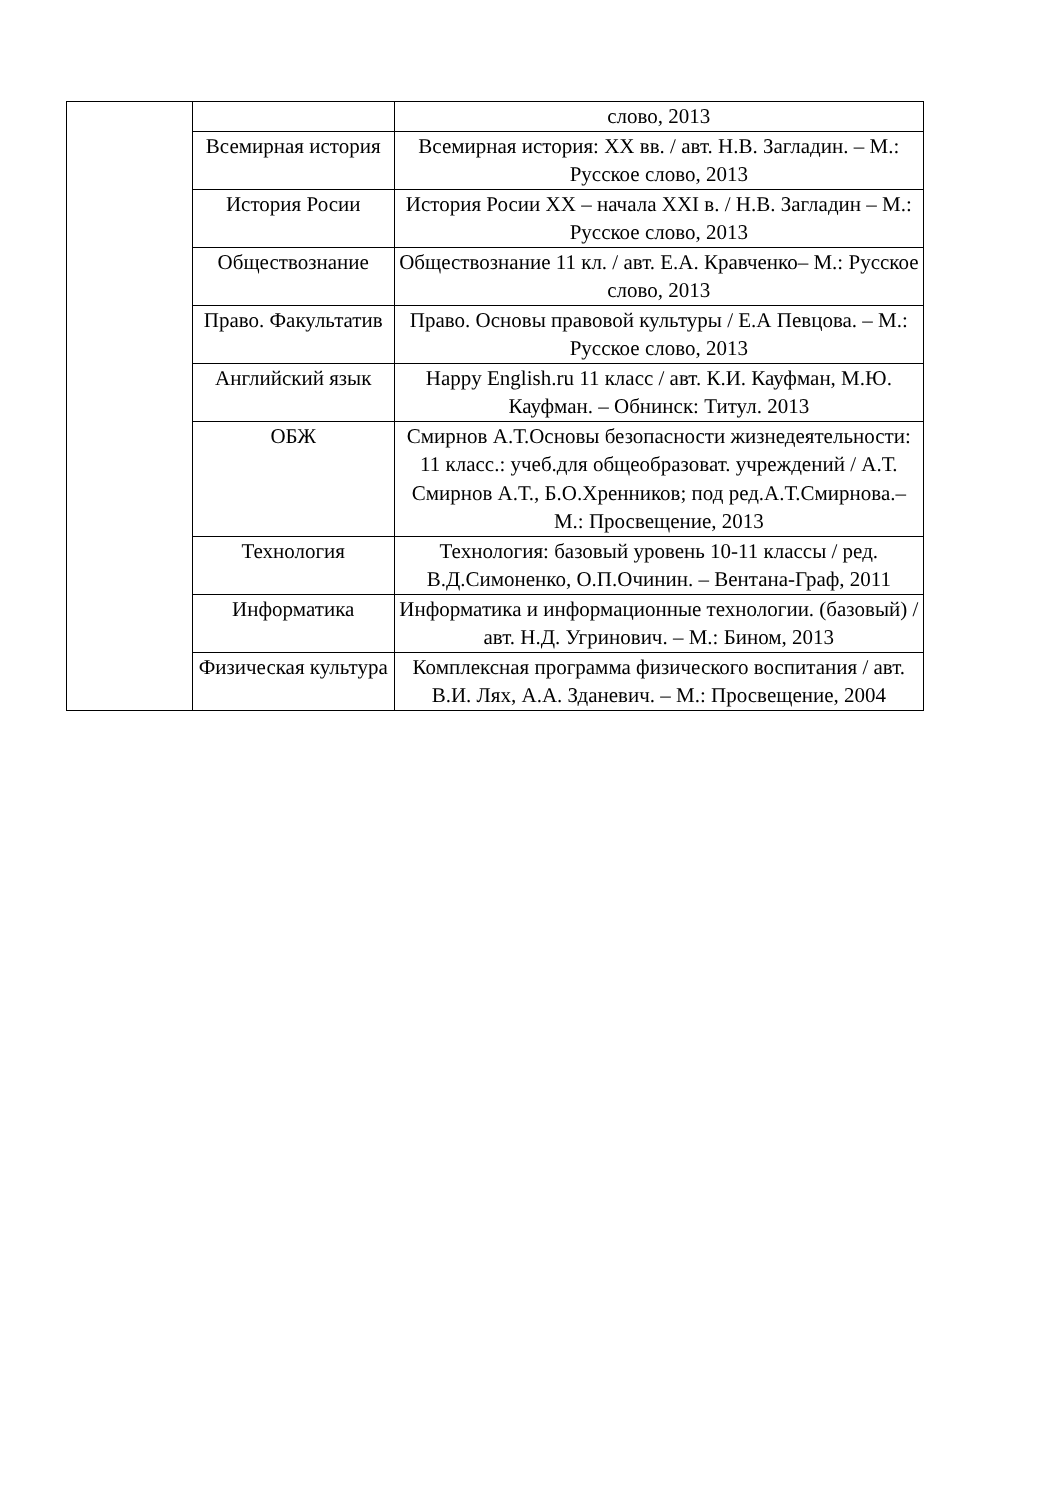| | | слово, 2013 |
| | Всемирная история | Всемирная история: XX вв. / авт. Н.В. Загладин. – М.: Русское слово, 2013 |
| | История Росии | История Росии XX – начала XXI в. / Н.В. Загладин – М.: Русское слово, 2013 |
| | Обществознание | Обществознание 11 кл. / авт. Е.А. Кравченко– М.: Русское слово, 2013 |
| | Право. Факультатив | Право. Основы правовой культуры / Е.А Певцова. – М.: Русское слово, 2013 |
| | Английский язык | Happy English.ru 11 класс / авт. К.И. Кауфман, М.Ю. Кауфман. – Обнинск: Титул. 2013 |
| | ОБЖ | Смирнов А.Т.Основы безопасности жизнедеятельности: 11 класс.: учеб.для общеобразоват. учреждений / А.Т. Смирнов А.Т., Б.О.Хренников; под ред.А.Т.Смирнова.– М.: Просвещение, 2013 |
| | Технология | Технология: базовый уровень 10-11 классы / ред. В.Д.Симоненко, О.П.Очинин. – Вентана-Граф, 2011 |
| | Информатика | Информатика и информационные технологии. (базовый) / авт. Н.Д. Угринович. – М.: Бином, 2013 |
| | Физическая культура | Комплексная программа физического воспитания / авт. В.И. Лях, А.А. Зданевич. – М.: Просвещение, 2004 |